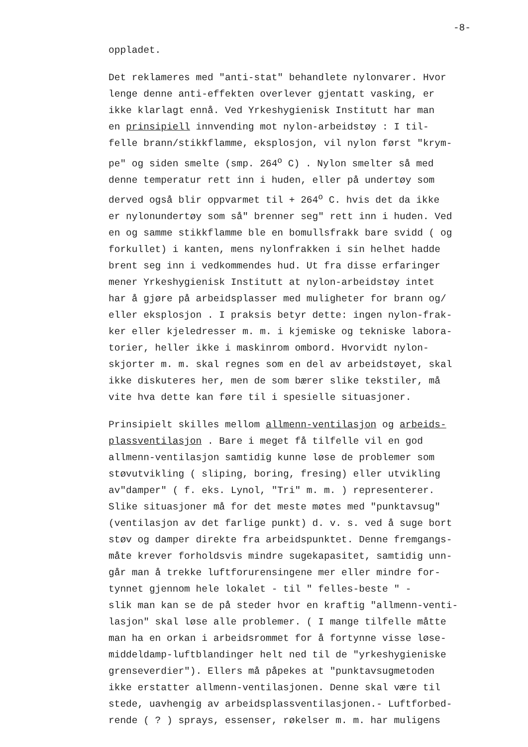-8-
oppladet.
Det reklameres med "anti-stat" behandlete nylonvarer. Hvor
lenge denne anti-effekten overlever gjentatt vasking, er
ikke klarlagt ennå. Ved Yrkeshygienisk Institutt har man
en prinsipiell innvending mot nylon-arbeidstøy : I til-
felle brann/stikkflamme, eksplosjon, vil nylon først "krym-
pe" og siden smelte (smp. 264<sup>o</sup> C) . Nylon smelter så med
denne temperatur rett inn i huden, eller på undertøy som
derved også blir oppvarmet til + 264<sup>o</sup> C. hvis det da ikke
er nylonundertøy som så" brenner seg" rett inn i huden. Ved
en og samme stikkflamme ble en bomullsfrakk bare svidd ( og
forkullet) i kanten, mens nylonfrakken i sin helhet hadde
brent seg inn i vedkommendes hud. Ut fra disse erfaringer
mener Yrkeshygienisk Institutt at nylon-arbeidstøy intet
har å gjøre på arbeidsplasser med muligheter for brann og/
eller eksplosjon . I praksis betyr dette: ingen nylon-frak-
ker eller kjeledresser m. m. i kjemiske og tekniske labora-
torier, heller ikke i maskinrom ombord. Hvorvidt nylon-
skjorter m. m. skal regnes som en del av arbeidstøyet, skal
ikke diskuteres her, men de som bærer slike tekstiler, må
vite hva dette kan føre til i spesielle situasjoner.
Prinsipielt skilles mellom allmenn-ventilasjon og arbeids-
plassventilasjon . Bare i meget få tilfelle vil en god
allmenn-ventilasjon samtidig kunne løse de problemer som
støvutvikling ( sliping, boring, fresing) eller utvikling
av"damper" ( f. eks. Lynol, "Tri" m. m. ) representerer.
Slike situasjoner må for det meste møtes med "punktavsug"
(ventilasjon av det farlige punkt) d. v. s. ved å suge bort
støv og damper direkte fra arbeidspunktet. Denne fremgangs-
måte krever forholdsvis mindre sugekapasitet, samtidig unn-
går man å trekke luftforurensingene mer eller mindre for-
tynnet gjennom hele lokalet - til " felles-beste " -
slik man kan se de på steder hvor en kraftig "allmenn-venti-
lasjon" skal løse alle problemer. ( I mange tilfelle måtte
man ha en orkan i arbeidsrommet for å fortynne visse løse-
middeldamp-luftblandinger helt ned til de "yrkeshygieniske
grenseverdier"). Ellers må påpekes at "punktavsugmetoden
ikke erstatter allmenn-ventilasjonen. Denne skal være til
stede, uavhengig av arbeidsplassventilasjonen.- Luftforbed-
rende ( ? ) sprays, essenser, røkelser m. m. har muligens